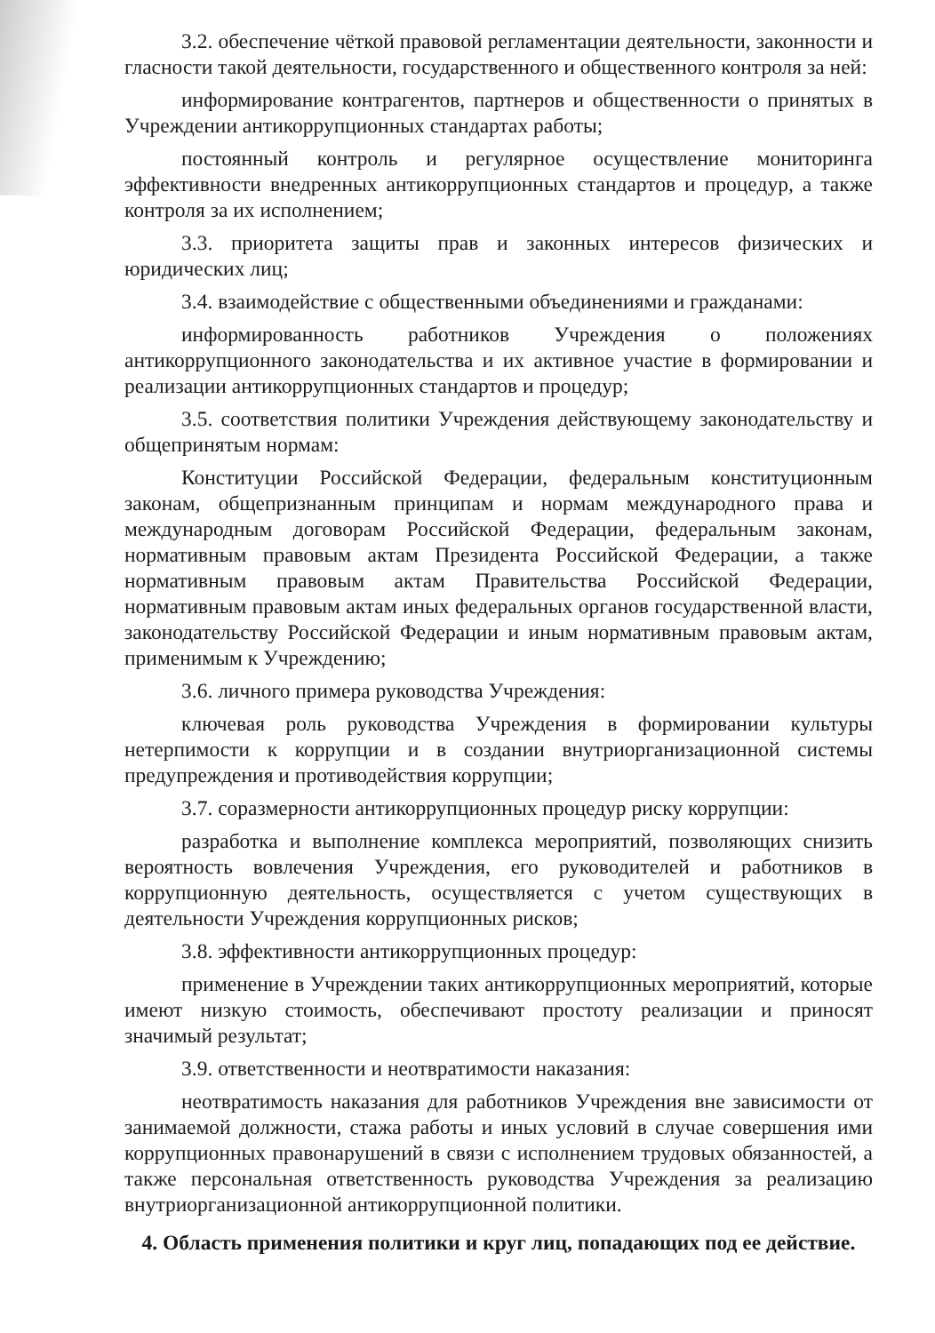3.2. обеспечение чёткой правовой регламентации деятельности, законности и гласности такой деятельности, государственного и общественного контроля за ней:
информирование контрагентов, партнеров и общественности о принятых в Учреждении антикоррупционных стандартах работы;
постоянный контроль и регулярное осуществление мониторинга эффективности внедренных антикоррупционных стандартов и процедур, а также контроля за их исполнением;
3.3. приоритета защиты прав и законных интересов физических и юридических лиц;
3.4. взаимодействие с общественными объединениями и гражданами:
информированность работников Учреждения о положениях антикоррупционного законодательства и их активное участие в формировании и реализации антикоррупционных стандартов и процедур;
3.5. соответствия политики Учреждения действующему законодательству и общепринятым нормам:
Конституции Российской Федерации, федеральным конституционным законам, общепризнанным принципам и нормам международного права и международным договорам Российской Федерации, федеральным законам, нормативным правовым актам Президента Российской Федерации, а также нормативным правовым актам Правительства Российской Федерации, нормативным правовым актам иных федеральных органов государственной власти, законодательству Российской Федерации и иным нормативным правовым актам, применимым к Учреждению;
3.6. личного примера руководства Учреждения:
ключевая роль руководства Учреждения в формировании культуры нетерпимости к коррупции и в создании внутриорганизационной системы предупреждения и противодействия коррупции;
3.7. соразмерности антикоррупционных процедур риску коррупции:
разработка и выполнение комплекса мероприятий, позволяющих снизить вероятность вовлечения Учреждения, его руководителей и работников в коррупционную деятельность, осуществляется с учетом существующих в деятельности Учреждения коррупционных рисков;
3.8. эффективности антикоррупционных процедур:
применение в Учреждении таких антикоррупционных мероприятий, которые имеют низкую стоимость, обеспечивают простоту реализации и приносят значимый результат;
3.9. ответственности и неотвратимости наказания:
неотвратимость наказания для работников Учреждения вне зависимости от занимаемой должности, стажа работы и иных условий в случае совершения ими коррупционных правонарушений в связи с исполнением трудовых обязанностей, а также персональная ответственность руководства Учреждения за реализацию внутриорганизационной антикоррупционной политики.
4. Область применения политики и круг лиц, попадающих под ее действие.